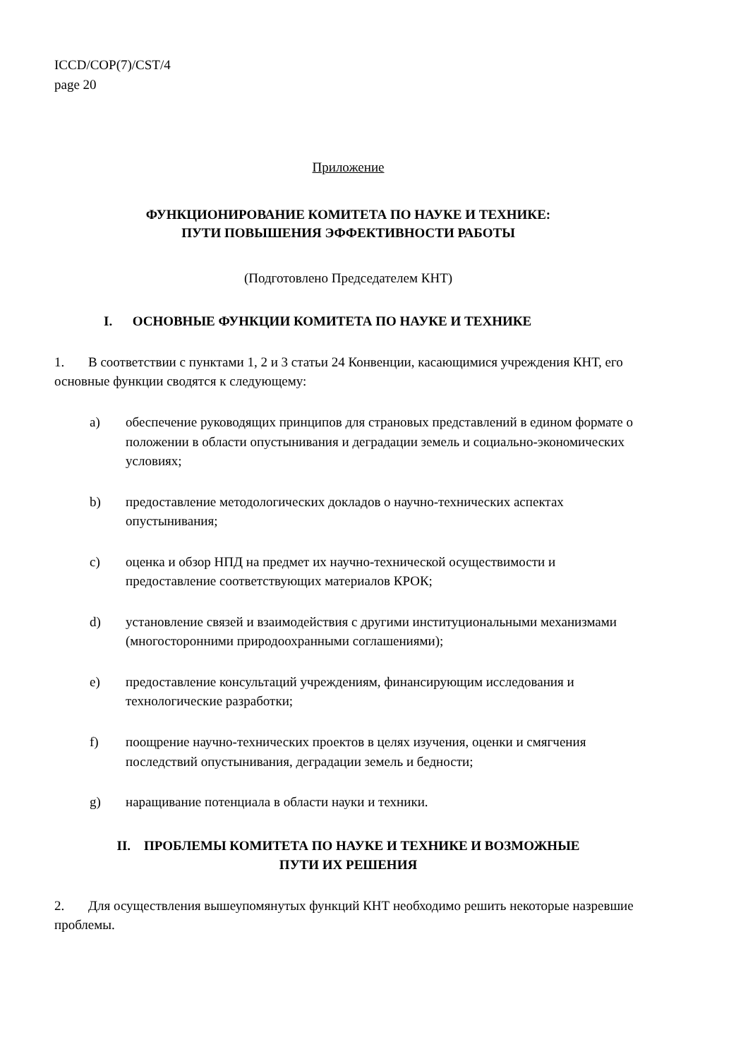ICCD/COP(7)/CST/4
page 20
Приложение
ФУНКЦИОНИРОВАНИЕ КОМИТЕТА ПО НАУКЕ И ТЕХНИКЕ:
ПУТИ ПОВЫШЕНИЯ ЭФФЕКТИВНОСТИ РАБОТЫ
(Подготовлено Председателем КНТ)
I. ОСНОВНЫЕ ФУНКЦИИ КОМИТЕТА ПО НАУКЕ И ТЕХНИКЕ
1. В соответствии с пунктами 1, 2 и 3 статьи 24 Конвенции, касающимися учреждения КНТ, его основные функции сводятся к следующему:
a) обеспечение руководящих принципов для страновых представлений в едином формате о положении в области опустынивания и деградации земель и социально-экономических условиях;
b) предоставление методологических докладов о научно-технических аспектах опустынивания;
c) оценка и обзор НПД на предмет их научно-технической осуществимости и предоставление соответствующих материалов КРОК;
d) установление связей и взаимодействия с другими институциональными механизмами (многосторонними природоохранными соглашениями);
e) предоставление консультаций учреждениям, финансирующим исследования и технологические разработки;
f) поощрение научно-технических проектов в целях изучения, оценки и смягчения последствий опустынивания, деградации земель и бедности;
g) наращивание потенциала в области науки и техники.
II. ПРОБЛЕМЫ КОМИТЕТА ПО НАУКЕ И ТЕХНИКЕ И ВОЗМОЖНЫЕ
ПУТИ ИХ РЕШЕНИЯ
2. Для осуществления вышеупомянутых функций КНТ необходимо решить некоторые назревшие проблемы.